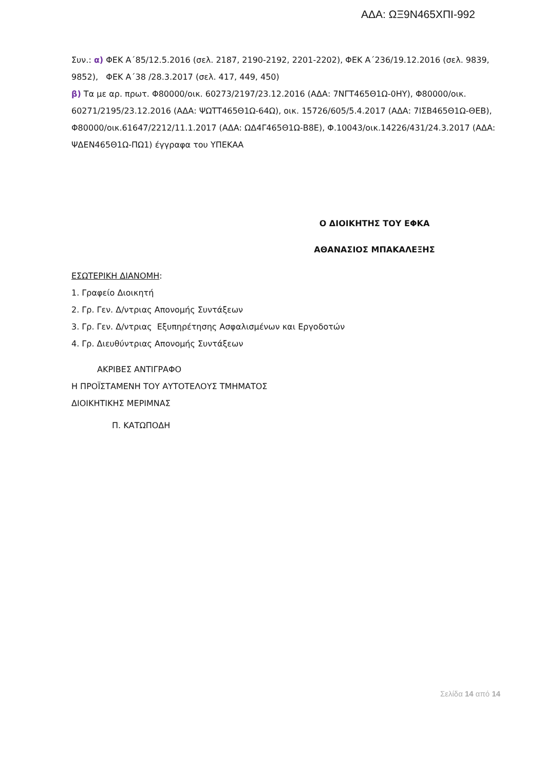ΑΔΑ: ΩΞ9Ν465ΧΠΙ-992
Συν.: α) ΦΕΚ Α΄85/12.5.2016 (σελ. 2187, 2190-2192, 2201-2202), ΦΕΚ Α΄236/19.12.2016 (σελ. 9839, 9852), ΦΕΚ Α΄38 /28.3.2017 (σελ. 417, 449, 450)
β) Τα με αρ. πρωτ. Φ80000/οικ. 60273/2197/23.12.2016 (ΑΔΑ: 7ΝΓΤ465Θ1Ω-0ΗΥ), Φ80000/οικ. 60271/2195/23.12.2016 (ΑΔΑ: ΨΩΤΤ465Θ1Ω-64Ω), οικ. 15726/605/5.4.2017 (ΑΔΑ: 7ΙΣΒ465Θ1Ω-ΘΕΒ), Φ80000/οικ.61647/2212/11.1.2017 (ΑΔΑ: ΩΔ4Γ465Θ1Ω-Β8Ε), Φ.10043/οικ.14226/431/24.3.2017 (ΑΔΑ: ΨΔΕΝ465Θ1Ω-ΠΩ1) έγγραφα του ΥΠΕΚΑΑ
Ο ΔΙΟΙΚΗΤΗΣ ΤΟΥ ΕΦΚΑ
ΑΘΑΝΑΣΙΟΣ ΜΠΑΚΑΛΕΞΗΣ
ΕΣΩΤΕΡΙΚΗ ΔΙΑΝΟΜΗ:
1. Γραφείο Διοικητή
2. Γρ. Γεν. Δ/ντριας Απονομής Συντάξεων
3. Γρ. Γεν. Δ/ντριας Εξυπηρέτησης Ασφαλισμένων και Εργοδοτών
4. Γρ. Διευθύντριας Απονομής Συντάξεων
ΑΚΡΙΒΕΣ ΑΝΤΙΓΡΑΦΟ
Η ΠΡΟΪΣΤΑΜΕΝΗ ΤΟΥ ΑΥΤΟΤΕΛΟΥΣ ΤΜΗΜΑΤΟΣ
ΔΙΟΙΚΗΤΙΚΗΣ ΜΕΡΙΜΝΑΣ
Π. ΚΑΤΩΠΟΔΗ
Σελίδα 14 από 14